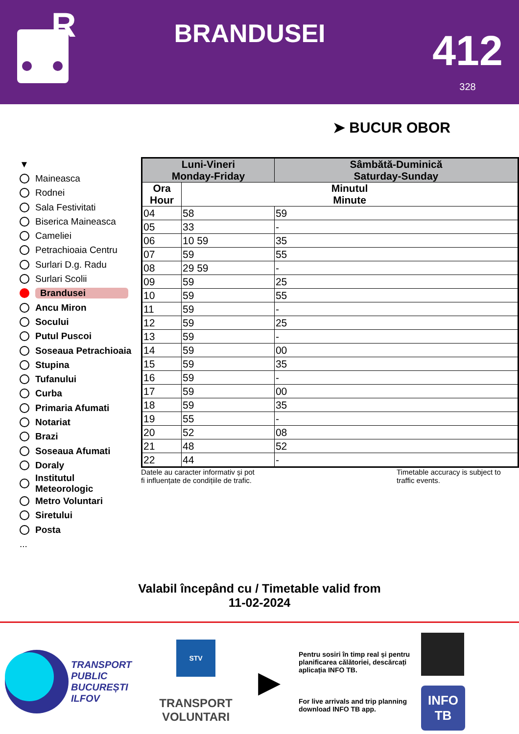R
BRANDUSEI
412
328
➤ BUCUR OBOR
▼
Maineasca
Rodnei
Sala Festivitati
Biserica Maineasca
Cameliei
Petrachioaia Centru
Surlari D.g. Radu
Surlari Scolii
Brandusei
Ancu Miron
Socului
Putul Puscoi
Soseaua Petrachioaia
Stupina
Tufanului
Curba
Primaria Afumati
Notariat
Brazi
Soseaua Afumati
Doraly
Institutul
Meteorologic
Metro Voluntari
Siretului
Posta
...
| Luni-Vineri Monday-Friday | | Sâmbătă-Duminică Saturday-Sunday |
| --- | --- | --- |
| Ora Hour | Minutul Minute | |
| 04 | 58 | 59 |
| 05 | 33 | - |
| 06 | 10 59 | 35 |
| 07 | 59 | 55 |
| 08 | 29 59 | - |
| 09 | 59 | 25 |
| 10 | 59 | 55 |
| 11 | 59 | - |
| 12 | 59 | 25 |
| 13 | 59 | - |
| 14 | 59 | 00 |
| 15 | 59 | 35 |
| 16 | 59 | - |
| 17 | 59 | 00 |
| 18 | 59 | 35 |
| 19 | 55 | - |
| 20 | 52 | 08 |
| 21 | 48 | 52 |
| 22 | 44 | - |
Datele au caracter informativ și pot
fi influențate de condițiile de trafic.
Timetable accuracy is subject to traffic events.
Valabil începând cu / Timetable valid from
11-02-2024
TRANSPORT
PUBLIC
BUCUREȘTI
ILFOV
STV
TRANSPORT
VOLUNTARI
▶
Pentru sosiri în timp real și pentru planificarea călătoriei, descărcați aplicația INFO TB.
For live arrivals and trip planning download INFO TB app.
INFO
TB